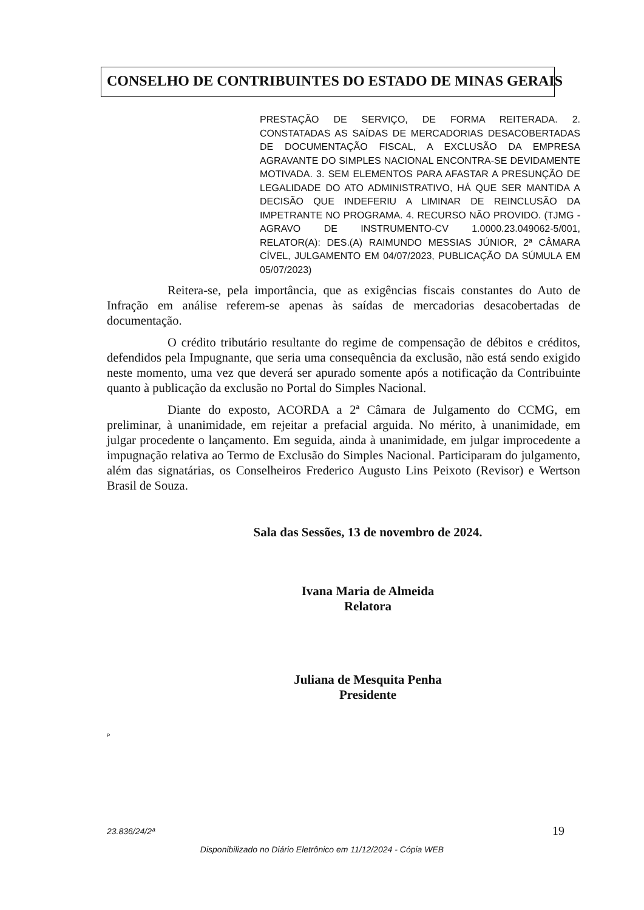CONSELHO DE CONTRIBUINTES DO ESTADO DE MINAS GERAIS
PRESTAÇÃO DE SERVIÇO, DE FORMA REITERADA. 2. CONSTATADAS AS SAÍDAS DE MERCADORIAS DESACOBERTADAS DE DOCUMENTAÇÃO FISCAL, A EXCLUSÃO DA EMPRESA AGRAVANTE DO SIMPLES NACIONAL ENCONTRA-SE DEVIDAMENTE MOTIVADA. 3. SEM ELEMENTOS PARA AFASTAR A PRESUNÇÃO DE LEGALIDADE DO ATO ADMINISTRATIVO, HÁ QUE SER MANTIDA A DECISÃO QUE INDEFERIU A LIMINAR DE REINCLUSÃO DA IMPETRANTE NO PROGRAMA. 4. RECURSO NÃO PROVIDO. (TJMG - AGRAVO DE INSTRUMENTO-CV 1.0000.23.049062-5/001, RELATOR(A): DES.(A) RAIMUNDO MESSIAS JÚNIOR, 2ª CÂMARA CÍVEL, JULGAMENTO EM 04/07/2023, PUBLICAÇÃO DA SÚMULA EM 05/07/2023)
Reitera-se, pela importância, que as exigências fiscais constantes do Auto de Infração em análise referem-se apenas às saídas de mercadorias desacobertadas de documentação.
O crédito tributário resultante do regime de compensação de débitos e créditos, defendidos pela Impugnante, que seria uma consequência da exclusão, não está sendo exigido neste momento, uma vez que deverá ser apurado somente após a notificação da Contribuinte quanto à publicação da exclusão no Portal do Simples Nacional.
Diante do exposto, ACORDA a 2ª Câmara de Julgamento do CCMG, em preliminar, à unanimidade, em rejeitar a prefacial arguida. No mérito, à unanimidade, em julgar procedente o lançamento. Em seguida, ainda à unanimidade, em julgar improcedente a impugnação relativa ao Termo de Exclusão do Simples Nacional. Participaram do julgamento, além das signatárias, os Conselheiros Frederico Augusto Lins Peixoto (Revisor) e Wertson Brasil de Souza.
Sala das Sessões, 13 de novembro de 2024.
Ivana Maria de Almeida
Relatora
Juliana de Mesquita Penha
Presidente
P
23.836/24/2ª 19
Disponibilizado no Diário Eletrônico em 11/12/2024 - Cópia WEB